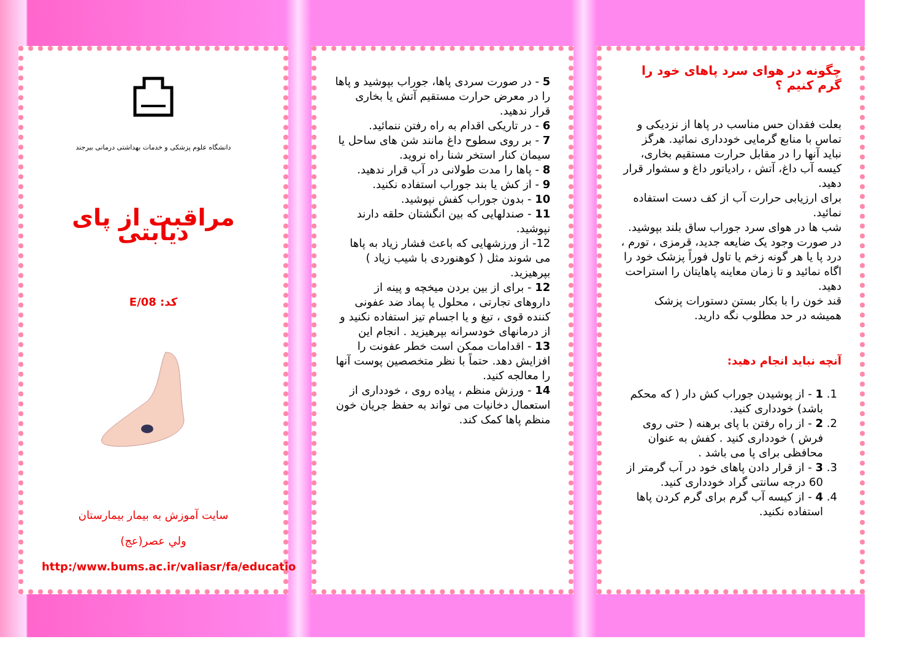چگونه در هوای سرد پاهای خود را گرم کنیم ؟
بعلت فقدان حس مناسب در پاها از نزدیکی و تماس با منابع گرمایی خودداری نمائید. هرگز نباید آنها را در مقابل حرارت مستقیم بخاری، کیسه آب داغ، آتش ، رادیاتور داغ و سشوار قرار دهید.
برای ارزیابی حرارت آب از کف دست استفاده نمائید.
شب ها در هوای سرد جوراب ساق بلند بپوشید.
در صورت وجود یک ضایعه جدید، قرمزی ، تورم ، درد پا یا هر گونه زخم یا تاول فوراً پزشک خود را اگاه نمائید و تا زمان معاینه پاهایتان را استراحت دهید.
قند خون را با بکار بستن دستورات پزشک همیشه در حد مطلوب نگه دارید.
آنچه نباید انجام دهید:
1. 1 - از پوشیدن جوراب کش دار ( که محکم باشد) خودداری کنید.
2. 2 - از راه رفتن با پای برهنه ( حتی روی فرش ) خودداری کنید . کفش به عنوان محافظی برای پا می باشد .
3. 3 - از قرار دادن پاهای خود در آب گرمتر از 60 درجه سانتی گراد خودداری کنید.
4. 4 - از کیسه آب گرم برای گرم کردن پاها استفاده نکنید.
5 - در صورت سردی پاها، جوراب بپوشید و پاها را در معرض حرارت مستقیم آتش یا بخاری قرار ندهید.
6 - در تاریکی اقدام به راه رفتن ننمائید.
7 - بر روی سطوح داغ مانند شن های ساحل یا سیمان کنار استخر شنا راه نروید.
8 - پاها را مدت طولانی در آب قرار ندهید.
9 - از کش یا بند جوراب استفاده نکنید.
10 - بدون جوراب کفش نپوشید.
11 - صندلهایی که بین انگشتان حلقه دارند نپوشید.
12- از ورزشهایی که باعث فشار زیاد به پاها می شوند مثل ( کوهنوردی با شیب زیاد ) بپرهیزید.
12 - برای از بین بردن میخچه و پینه از داروهای تجارتی ، محلول یا پماد ضد عفونی کننده قوی ، تیغ و یا اجسام تیز استفاده نکنید و از درمانهای خودسرانه بپرهیزید . انجام این
13 - اقدامات ممکن است خطر عفونت را افزایش دهد. حتماً با نظر متخصصین پوست آنها را معالجه کنید.
14 - ورزش منظم ، پیاده روی ، خودداری از استعمال دخانیات می تواند به حفظ جریان خون منظم پاها کمک کند.
دانشگاه علوم پزشکی و خدمات بهداشتی درمانی بیرجند
مراقبت از پای دیابتی
کد: E/08
سایت آموزش به بیمار بیمارستان
ولي عصر(عج)
http:/www.bums.ac.ir/valiasr/fa/educatio